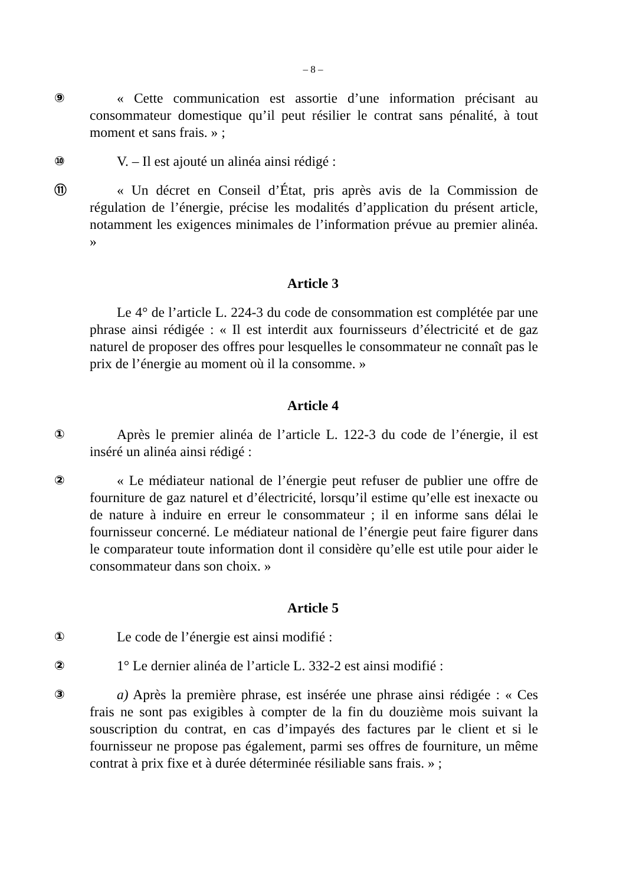– 8 –
⑨ « Cette communication est assortie d’une information précisant au consommateur domestique qu’il peut résilier le contrat sans pénalité, à tout moment et sans frais. » ;
⑩ V. – Il est ajouté un alinéa ainsi rédigé :
⑪ « Un décret en Conseil d’État, pris après avis de la Commission de régulation de l’énergie, précise les modalités d’application du présent article, notamment les exigences minimales de l’information prévue au premier alinéa. »
Article 3
Le 4° de l’article L. 224-3 du code de consommation est complétée par une phrase ainsi rédigée : « Il est interdit aux fournisseurs d’électricité et de gaz naturel de proposer des offres pour lesquelles le consommateur ne connaît pas le prix de l’énergie au moment où il la consomme. »
Article 4
① Après le premier alinéa de l’article L. 122-3 du code de l’énergie, il est inséré un alinéa ainsi rédigé :
② « Le médiateur national de l’énergie peut refuser de publier une offre de fourniture de gaz naturel et d’électricité, lorsqu’il estime qu’elle est inexacte ou de nature à induire en erreur le consommateur ; il en informe sans délai le fournisseur concerné. Le médiateur national de l’énergie peut faire figurer dans le comparateur toute information dont il considère qu’elle est utile pour aider le consommateur dans son choix. »
Article 5
① Le code de l’énergie est ainsi modifié :
② 1° Le dernier alinéa de l’article L. 332-2 est ainsi modifié :
③ a) Après la première phrase, est insérée une phrase ainsi rédigée : « Ces frais ne sont pas exigibles à compter de la fin du douzième mois suivant la souscription du contrat, en cas d’impayés des factures par le client et si le fournisseur ne propose pas également, parmi ses offres de fourniture, un même contrat à prix fixe et à durée déterminée résiliable sans frais. » ;